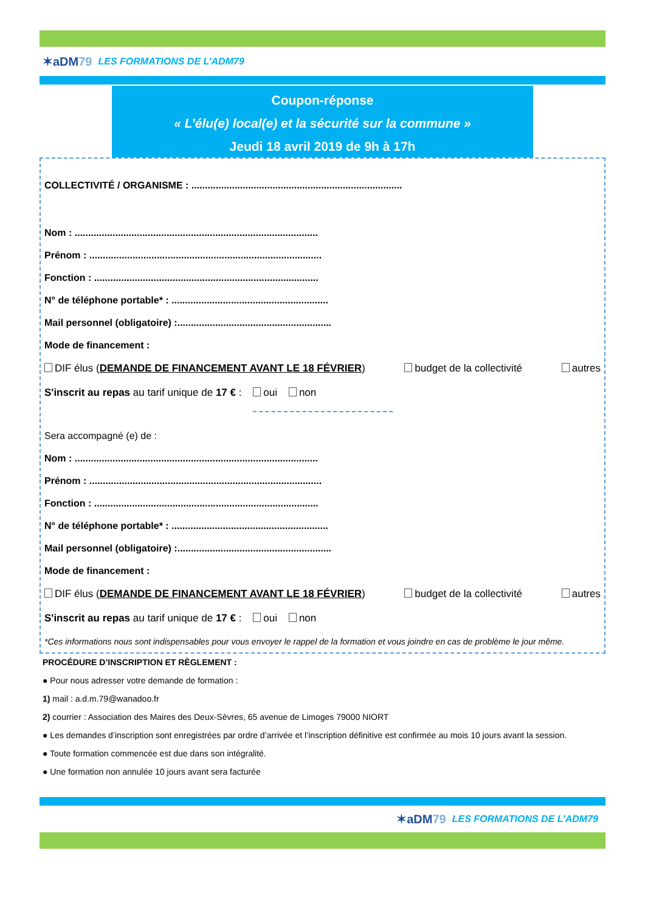✶aDM79
LES FORMATIONS DE L’ADM79
Coupon-réponse
« L’élu(e) local(e) et la sécurité sur la commune »
Jeudi 18 avril 2019 de 9h à 17h
COLLECTIVITÉ / ORGANISME : ..............................................................................
Nom : ..........................................................................................
Prénom : ......................................................................................
Fonction : ...................................................................................
N° de téléphone portable* : ..........................................................
Mail personnel (obligatoire) :.........................................................
Mode de financement :
DIF élus (DEMANDE DE FINANCEMENT AVANT LE 18 FÉVRIER) budget de la collectivité autres
S'inscrit au repas au tarif unique de 17 € : oui non
Sera accompagné (e) de :
Nom : ..........................................................................................
Prénom : ......................................................................................
Fonction : ...................................................................................
N° de téléphone portable* : ..........................................................
Mail personnel (obligatoire) :.........................................................
Mode de financement :
DIF élus (DEMANDE DE FINANCEMENT AVANT LE 18 FÉVRIER) budget de la collectivité autres
S'inscrit au repas au tarif unique de 17 € : oui non
*Ces informations nous sont indispensables pour vous envoyer le rappel de la formation et vous joindre en cas de problème le jour même.
PROCÉDURE D’INSCRIPTION ET RÈGLEMENT :
● Pour nous adresser votre demande de formation :
1) mail : a.d.m.79@wanadoo.fr
2) courrier : Association des Maires des Deux-Sèvres, 65 avenue de Limoges 79000 NIORT
● Les demandes d’inscription sont enregistrées par ordre d’arrivée et l’inscription définitive est confirmée au mois 10 jours avant la session.
● Toute formation commencée est due dans son intégralité.
● Une formation non annulée 10 jours avant sera facturée
✶aDM79
LES FORMATIONS DE L’ADM79